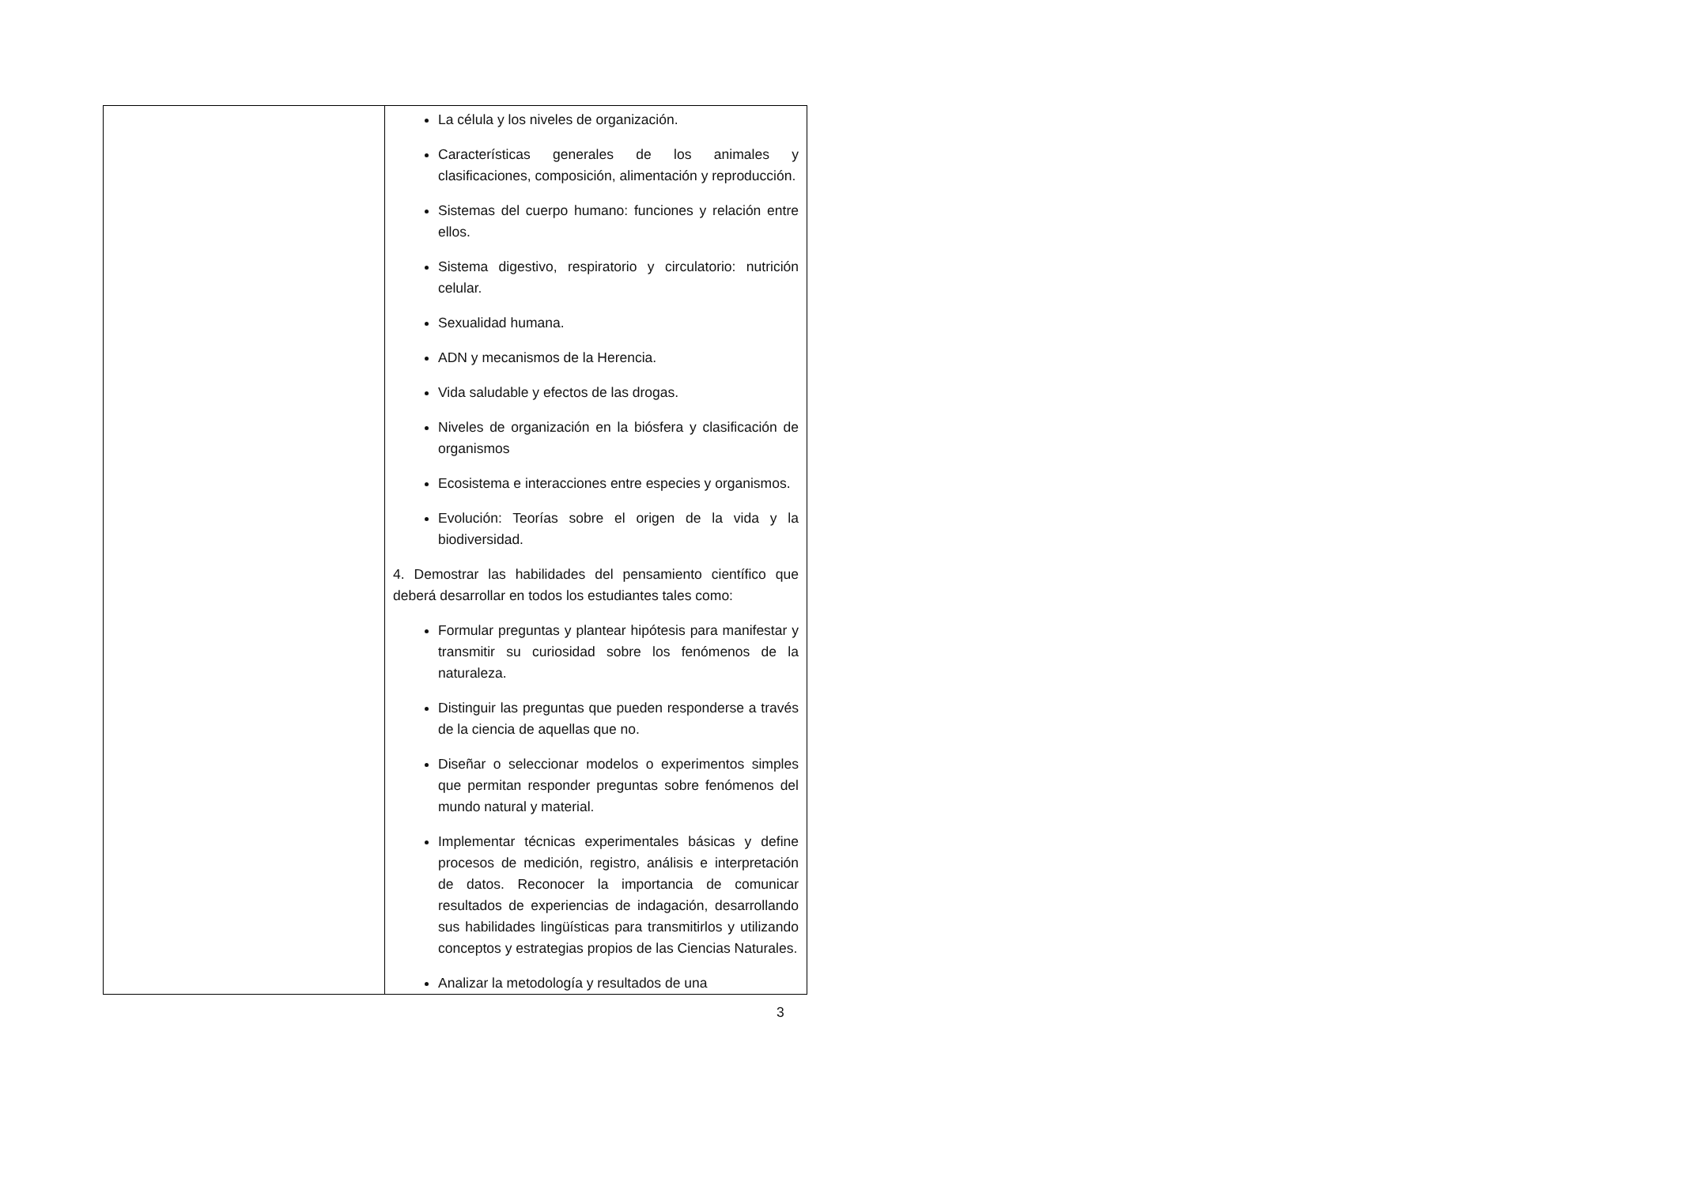| | La célula y los niveles de organización. Características generales de los animales y clasificaciones, composición, alimentación y reproducción. Sistemas del cuerpo humano: funciones y relación entre ellos. Sistema digestivo, respiratorio y circulatorio: nutrición celular. Sexualidad humana. ADN y mecanismos de la Herencia. Vida saludable y efectos de las drogas. Niveles de organización en la biósfera y clasificación de organismos Ecosistema e interacciones entre especies y organismos. Evolución: Teorías sobre el origen de la vida y la biodiversidad. 4. Demostrar las habilidades del pensamiento científico que deberá desarrollar en todos los estudiantes tales como: Formular preguntas y plantear hipótesis para manifestar y transmitir su curiosidad sobre los fenómenos de la naturaleza. Distinguir las preguntas que pueden responderse a través de la ciencia de aquellas que no. Diseñar o seleccionar modelos o experimentos simples que permitan responder preguntas sobre fenómenos del mundo natural y material. Implementar técnicas experimentales básicas y define procesos de medición, registro, análisis e interpretación de datos. Reconocer la importancia de comunicar resultados de experiencias de indagación, desarrollando sus habilidades lingüísticas para transmitirlos y utilizando conceptos y estrategias propios de las Ciencias Naturales. Analizar la metodología y resultados de una |
3